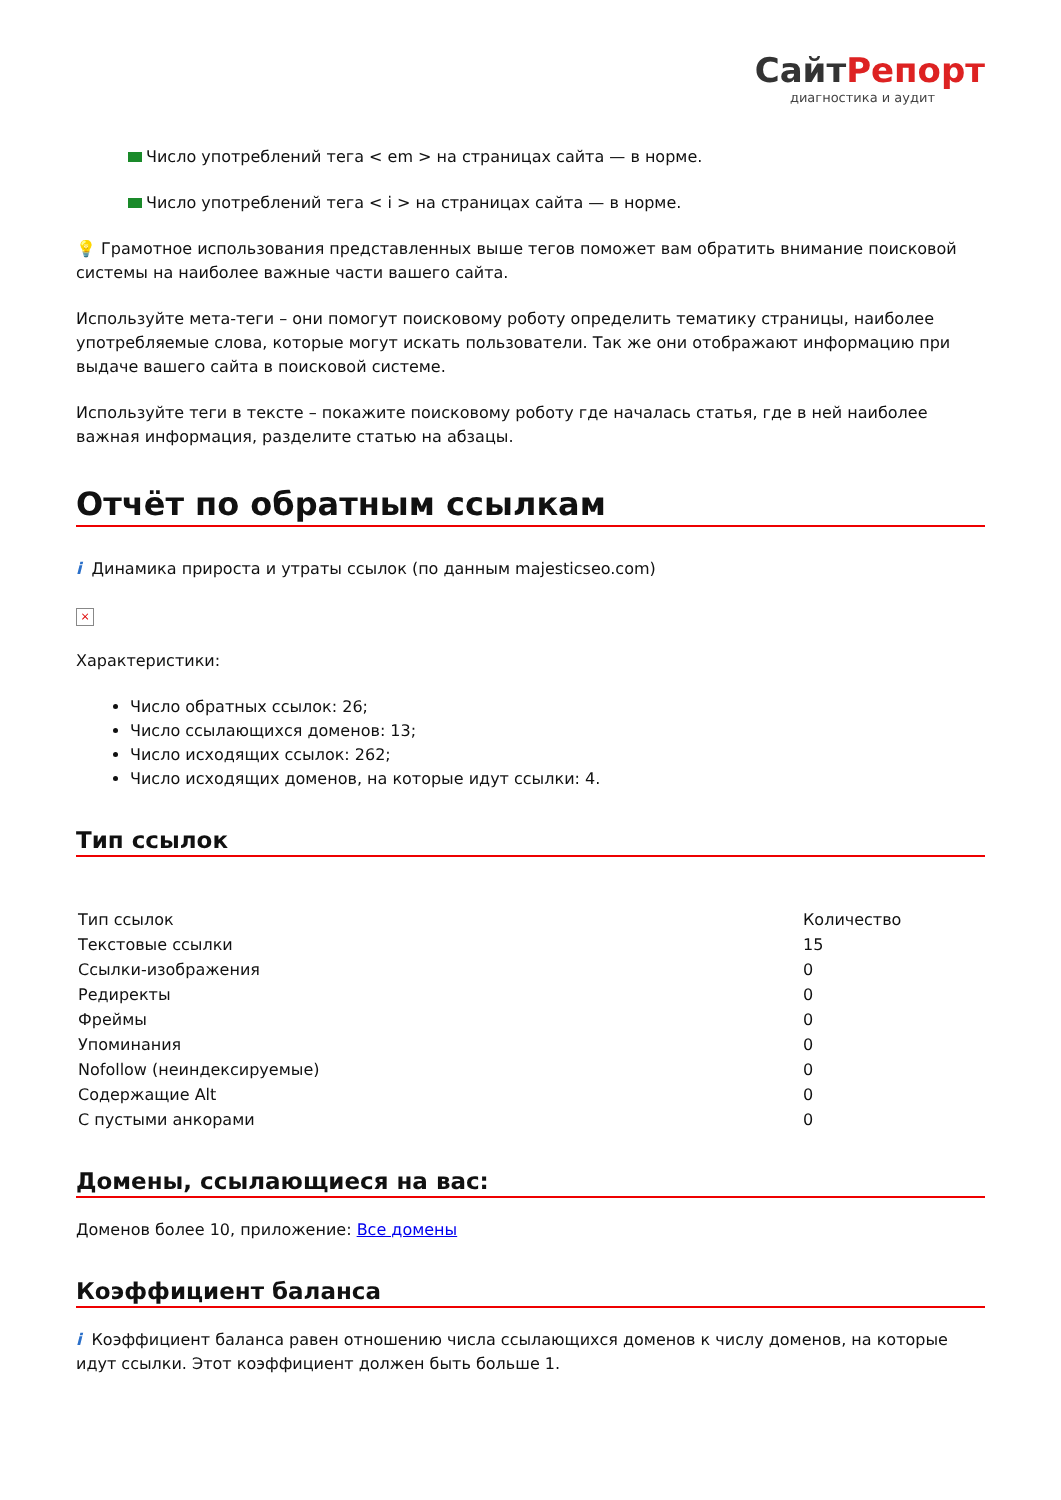СайтРепорт
диагностика и аудит
Число употреблений тега < em > на страницах сайта — в норме.
Число употреблений тега < i > на страницах сайта — в норме.
💡 Грамотное использования представленных выше тегов поможет вам обратить внимание поисковой системы на наиболее важные части вашего сайта.
Используйте мета-теги – они помогут поисковому роботу определить тематику страницы, наиболее употребляемые слова, которые могут искать пользователи. Так же они отображают информацию при выдаче вашего сайта в поисковой системе.
Используйте теги в тексте – покажите поисковому роботу где началась статья, где в ней наиболее важная информация, разделите статью на абзацы.
Отчёт по обратным ссылкам
i Динамика прироста и утраты ссылок (по данным majesticseo.com)
×
Характеристики:
Число обратных ссылок: 26;
Число ссылающихся доменов: 13;
Число исходящих ссылок: 262;
Число исходящих доменов, на которые идут ссылки: 4.
Тип ссылок
| Тип ссылок | Количество |
| --- | --- |
| Текстовые ссылки | 15 |
| Ссылки-изображения | 0 |
| Редиректы | 0 |
| Фреймы | 0 |
| Упоминания | 0 |
| Nofollow (неиндексируемые) | 0 |
| Содержащие Alt | 0 |
| С пустыми анкорами | 0 |
Домены, ссылающиеся на вас:
Доменов более 10, приложение: Все домены
Коэффициент баланса
i Коэффициент баланса равен отношению числа ссылающихся доменов к числу доменов, на которые идут ссылки. Этот коэффициент должен быть больше 1.